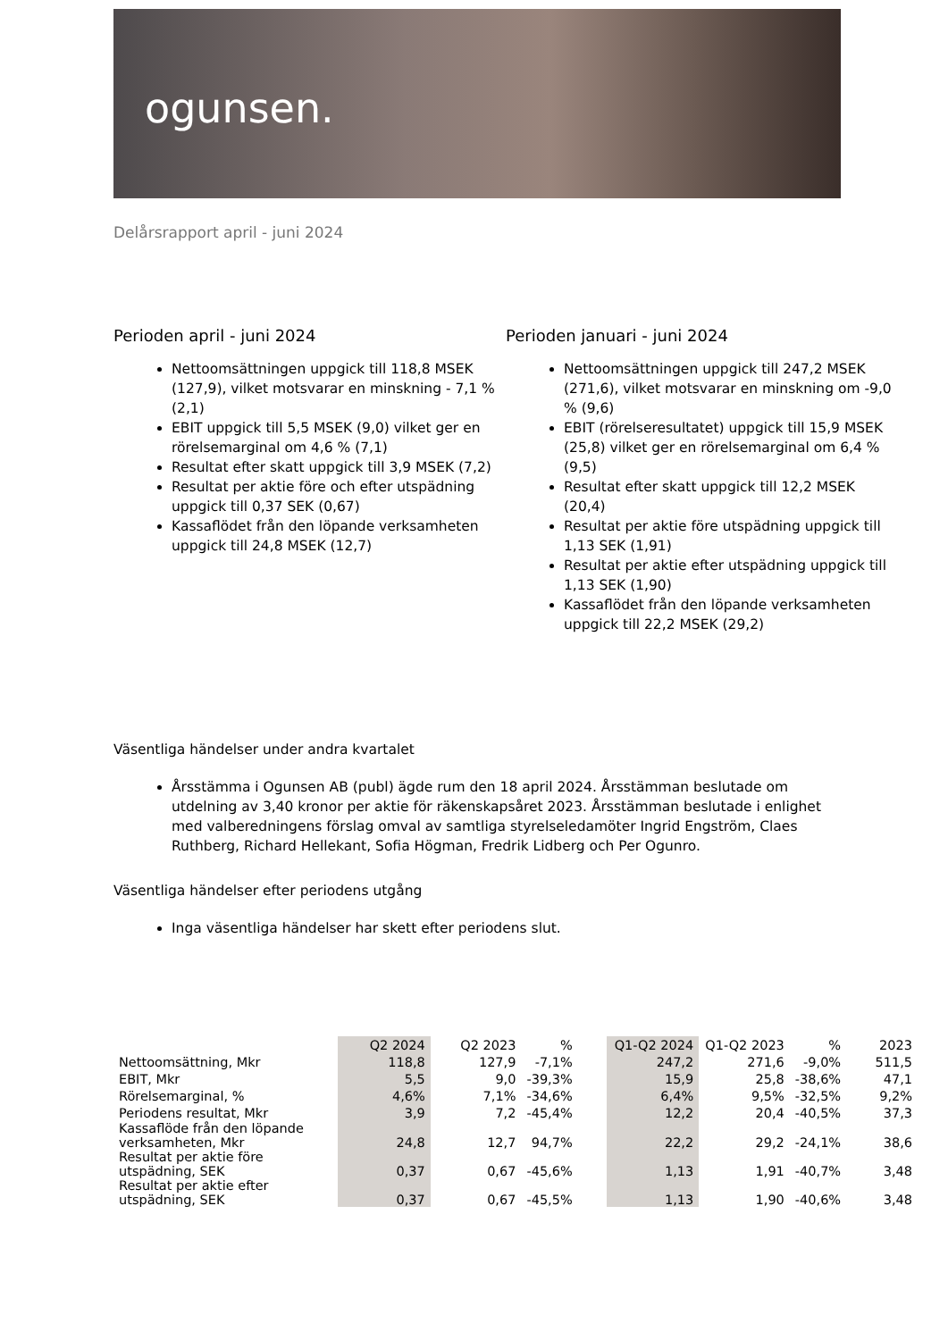ogunsen.
Delårsrapport april - juni 2024
Perioden april - juni 2024
Nettoomsättningen uppgick till 118,8 MSEK (127,9), vilket motsvarar en minskning - 7,1 % (2,1)
EBIT uppgick till 5,5 MSEK (9,0) vilket ger en rörelsemarginal om 4,6 % (7,1)
Resultat efter skatt uppgick till 3,9 MSEK (7,2)
Resultat per aktie före och efter utspädning uppgick till 0,37 SEK (0,67)
Kassaflödet från den löpande verksamheten uppgick till 24,8 MSEK (12,7)
Perioden januari - juni 2024
Nettoomsättningen uppgick till 247,2 MSEK (271,6), vilket motsvarar en minskning om -9,0 % (9,6)
EBIT (rörelseresultatet) uppgick till 15,9 MSEK (25,8) vilket ger en rörelsemarginal om 6,4 % (9,5)
Resultat efter skatt uppgick till 12,2 MSEK (20,4)
Resultat per aktie före utspädning uppgick till 1,13 SEK (1,91)
Resultat per aktie efter utspädning uppgick till 1,13 SEK (1,90)
Kassaflödet från den löpande verksamheten uppgick till 22,2 MSEK (29,2)
Väsentliga händelser under andra kvartalet
Årsstämma i Ogunsen AB (publ) ägde rum den 18 april 2024. Årsstämman beslutade om utdelning av 3,40 kronor per aktie för räkenskapsåret 2023. Årsstämman beslutade i enlighet med valberedningens förslag omval av samtliga styrelseledamöter Ingrid Engström, Claes Ruthberg, Richard Hellekant, Sofia Högman, Fredrik Lidberg och Per Ogunro.
Väsentliga händelser efter periodens utgång
Inga väsentliga händelser har skett efter periodens slut.
| | Q2 2024 | Q2 2023 | % | | Q1-Q2 2024 | Q1-Q2 2023 | % | 2023 |
| --- | --- | --- | --- | --- | --- | --- | --- | --- |
| Nettoomsättning, Mkr | 118,8 | 127,9 | -7,1% | | 247,2 | 271,6 | -9,0% | 511,5 |
| EBIT, Mkr | 5,5 | 9,0 | -39,3% | | 15,9 | 25,8 | -38,6% | 47,1 |
| Rörelsemarginal, % | 4,6% | 7,1% | -34,6% | | 6,4% | 9,5% | -32,5% | 9,2% |
| Periodens resultat, Mkr | 3,9 | 7,2 | -45,4% | | 12,2 | 20,4 | -40,5% | 37,3 |
| Kassaflöde från den löpande verksamheten, Mkr | 24,8 | 12,7 | 94,7% | | 22,2 | 29,2 | -24,1% | 38,6 |
| Resultat per aktie före utspädning, SEK | 0,37 | 0,67 | -45,6% | | 1,13 | 1,91 | -40,7% | 3,48 |
| Resultat per aktie efter utspädning, SEK | 0,37 | 0,67 | -45,5% | | 1,13 | 1,90 | -40,6% | 3,48 |